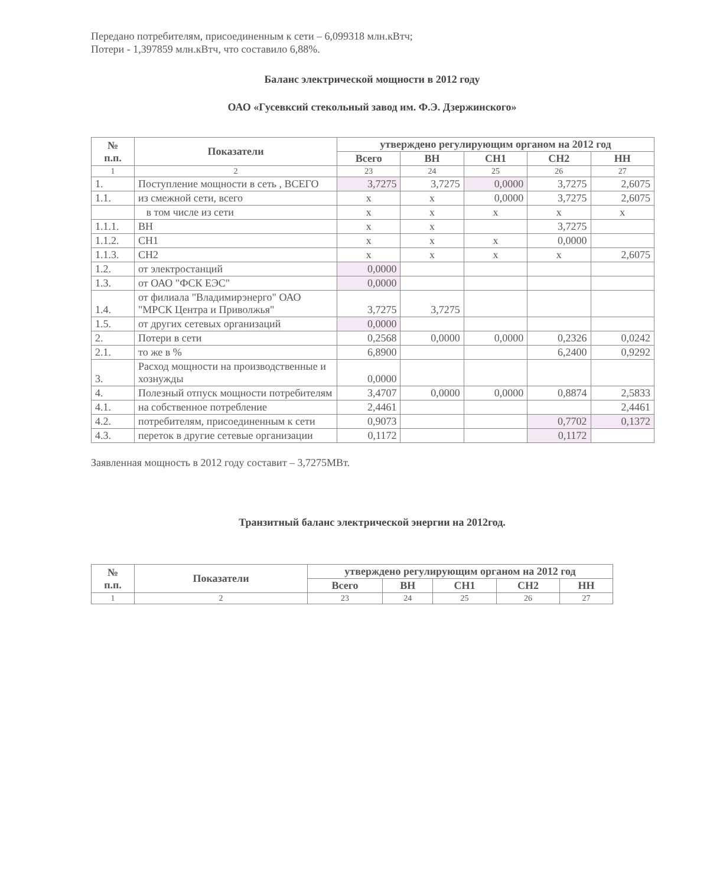Передано потребителям, присоединенным к сети – 6,099318 млн.кВтч;
Потери - 1,397859 млн.кВтч, что составило 6,88%.
Баланс электрической мощности в 2012 году
ОАО «Гусевксий стекольный завод им. Ф.Э. Дзержинского»
| № п.п. | Показатели | утверждено регулирующим органом на 2012 год | | | | |
| --- | --- | --- | --- | --- | --- | --- |
| | | Всего | ВН | СН1 | СН2 | НН |
| 1 | 2 | 23 | 24 | 25 | 26 | 27 |
| 1. | Поступление мощности в сеть , ВСЕГО | 3,7275 | 3,7275 | 0,0000 | 3,7275 | 2,6075 |
| 1.1. | из смежной сети, всего | х | х | 0,0000 | 3,7275 | 2,6075 |
| | в том числе из сети | х | х | х | х | х |
| 1.1.1. | ВН | х | х | | 3,7275 | |
| 1.1.2. | СН1 | х | х | х | 0,0000 | |
| 1.1.3. | СН2 | х | х | х | х | 2,6075 |
| 1.2. | от электростанций | 0,0000 | | | | |
| 1.3. | от ОАО "ФСК ЕЭС" | 0,0000 | | | | |
| 1.4. | от филиала "Владимирэнерго" ОАО "МРСК Центра и Приволжья" | 3,7275 | 3,7275 | | | |
| 1.5. | от других сетевых организаций | 0,0000 | | | | |
| 2. | Потери в сети | 0,2568 | 0,0000 | 0,0000 | 0,2326 | 0,0242 |
| 2.1. | то же в % | 6,8900 | | | 6,2400 | 0,9292 |
| 3. | Расход мощности на производственные и хознужды | 0,0000 | | | | |
| 4. | Полезный отпуск мощности потребителям | 3,4707 | 0,0000 | 0,0000 | 0,8874 | 2,5833 |
| 4.1. | на собственное потребление | 2,4461 | | | | 2,4461 |
| 4.2. | потребителям, присоединенным к сети | 0,9073 | | | 0,7702 | 0,1372 |
| 4.3. | переток в другие сетевые организации | 0,1172 | | | 0,1172 | |
Заявленная мощность в 2012 году составит – 3,7275МВт.
Транзитный баланс электрической энергии на 2012год.
| № п.п. | Показатели | утверждено регулирующим органом на 2012 год | | | | |
| --- | --- | --- | --- | --- | --- | --- |
| | | Всего | ВН | СН1 | СН2 | НН |
| 1 | 2 | 23 | 24 | 25 | 26 | 27 |